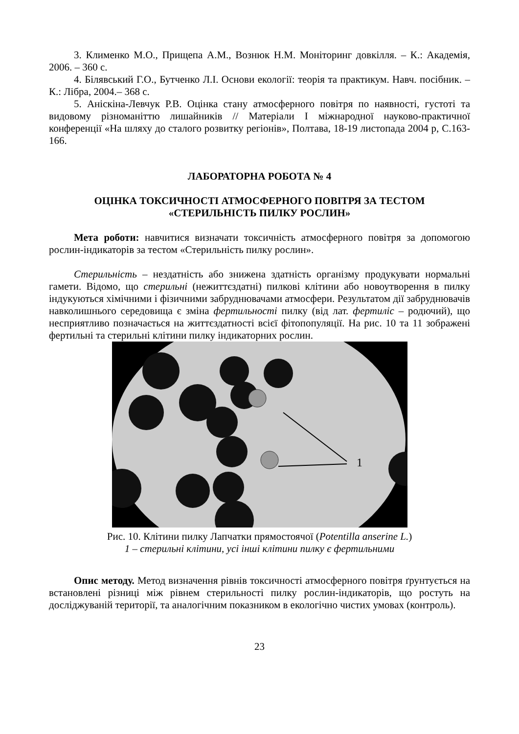3. Клименко М.О., Прищепа А.М., Вознюк Н.М. Моніторинг довкілля. – К.: Академія, 2006. – 360 с.
4. Білявський Г.О., Бутченко Л.І. Основи екології: теорія та практикум. Навч. посібник. – К.: Лібра, 2004.– 368 с.
5. Аніскіна-Левчук Р.В. Оцінка стану атмосферного повітря по наявності, густоті та видовому різноманіттю лишайників // Матеріали І міжнародної науково-практичної конференції «На шляху до сталого розвитку регіонів», Полтава, 18-19 листопада 2004 р, С.163-166.
ЛАБОРАТОРНА РОБОТА № 4
ОЦІНКА ТОКСИЧНОСТІ АТМОСФЕРНОГО ПОВІТРЯ ЗА ТЕСТОМ «СТЕРИЛЬНІСТЬ ПИЛКУ РОСЛИН»
Мета роботи: навчитися визначати токсичність атмосферного повітря за допомогою рослин-індикаторів за тестом «Стерильність пилку рослин».
Стерильність – нездатність або знижена здатність організму продукувати нормальні гамети. Відомо, що стерильні (нежиттєздатні) пилкові клітини або новоутворення в пилку індукуються хімічними і фізичними забруднювачами атмосфери. Результатом дії забруднювачів навколишнього середовища є зміна фертильності пилку (від лат. фертиліс – родючий), що несприятливо позначається на життєздатності всієї фітопопуляції. На рис. 10 та 11 зображені фертильні та стерильні клітини пилку індикаторних рослин.
1
Рис. 10. Клітини пилку Лапчатки прямостоячої (Potentilla anserine L.)
1 – стерильні клітини, усі інші клітини пилку є фертильними
Опис методу. Метод визначення рівнів токсичності атмосферного повітря ґрунтується на встановлені різниці між рівнем стерильності пилку рослин-індикаторів, що ростуть на досліджуваній території, та аналогічним показником в екологічно чистих умовах (контроль).
23